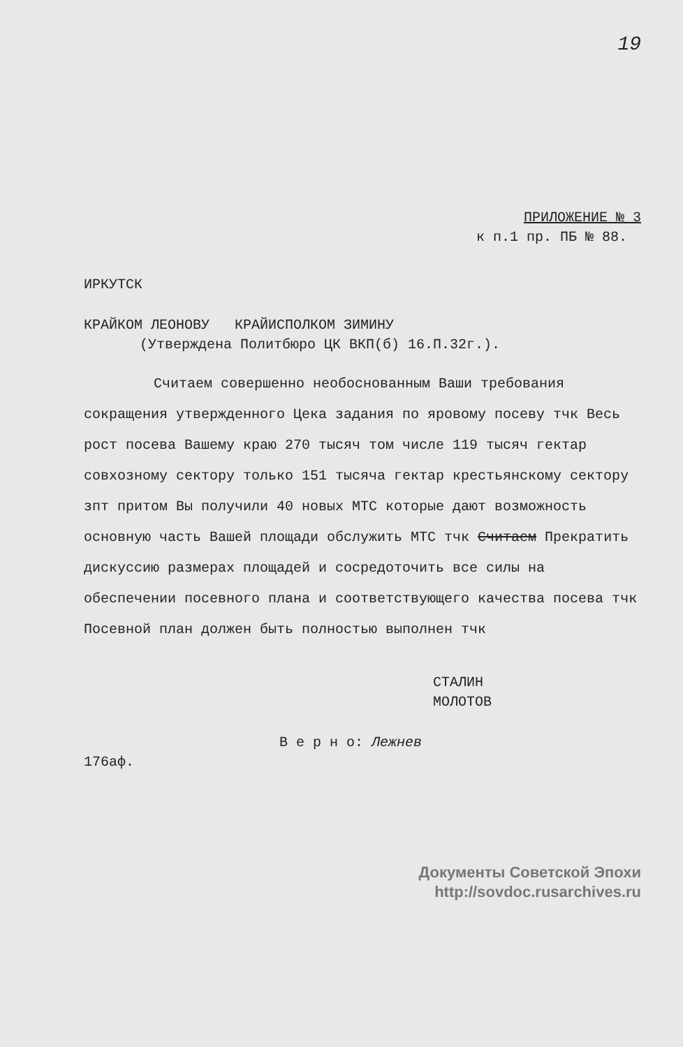19
ПРИЛОЖЕНИЕ № 3
к п.1 пр. ПБ № 88.
ИРКУТСК
КРАЙКОМ ЛЕОНОВУ КРАЙИСПОЛКОМ ЗИМИНУ
(Утверждена Политбюро ЦК ВКП(б) 16.П.32г.).
Считаем совершенно необоснованным Ваши требования сокращения утвержденного Цека задания по яровому посеву тчк Весь рост посева Вашему краю 270 тысяч том числе 119 тысяч гектар совхозному сектору только 151 тысяча гектар крестьянскому сектору зпт притом Вы получили 40 новых МТС которые дают возможность основную часть Вашей площади обслужить МТС тчк Считаем Прекратить дискуссию размерах площадей и сосредоточить все силы на обеспечении посевного плана и соответствующего качества посева тчк Посевной план должен быть полностью выполнен тчк
СТАЛИН
МОЛОТОВ
В е р н о: Лежнев
176аф.
Документы Советской Эпохи
http://sovdoc.rusarchives.ru